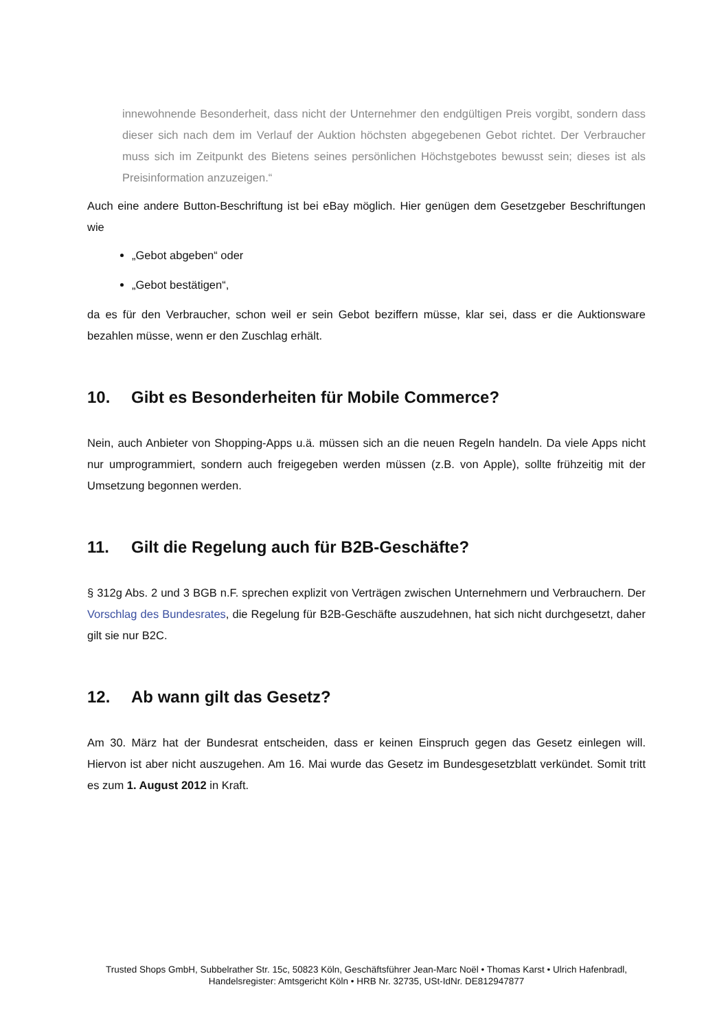innewohnende Besonderheit, dass nicht der Unternehmer den endgültigen Preis vorgibt, sondern dass dieser sich nach dem im Verlauf der Auktion höchsten abgegebenen Gebot richtet. Der Verbraucher muss sich im Zeitpunkt des Bietens seines persönlichen Höchstgebotes bewusst sein; dieses ist als Preisinformation anzuzeigen.“
Auch eine andere Button-Beschriftung ist bei eBay möglich. Hier genügen dem Gesetzgeber Beschriftungen wie
„Gebot abgeben“ oder
„Gebot bestätigen“,
da es für den Verbraucher, schon weil er sein Gebot beziffern müsse, klar sei, dass er die Auktionsware bezahlen müsse, wenn er den Zuschlag erhält.
10. Gibt es Besonderheiten für Mobile Commerce?
Nein, auch Anbieter von Shopping-Apps u.ä. müssen sich an die neuen Regeln handeln. Da viele Apps nicht nur umprogrammiert, sondern auch freigegeben werden müssen (z.B. von Apple), sollte frühzeitig mit der Umsetzung begonnen werden.
11. Gilt die Regelung auch für B2B-Geschäfte?
§ 312g Abs. 2 und 3 BGB n.F. sprechen explizit von Verträgen zwischen Unternehmern und Verbrauchern. Der Vorschlag des Bundesrates, die Regelung für B2B-Geschäfte auszudehnen, hat sich nicht durchgesetzt, daher gilt sie nur B2C.
12. Ab wann gilt das Gesetz?
Am 30. März hat der Bundesrat entscheiden, dass er keinen Einspruch gegen das Gesetz einlegen will. Hiervon ist aber nicht auszugehen. Am 16. Mai wurde das Gesetz im Bundesgesetzblatt verkündet. Somit tritt es zum 1. August 2012 in Kraft.
Trusted Shops GmbH, Subbelrather Str. 15c, 50823 Köln, Geschäftsführer Jean-Marc Noël • Thomas Karst • Ulrich Hafenbradl,
Handelsregister: Amtsgericht Köln • HRB Nr. 32735, USt-IdNr. DE812947877